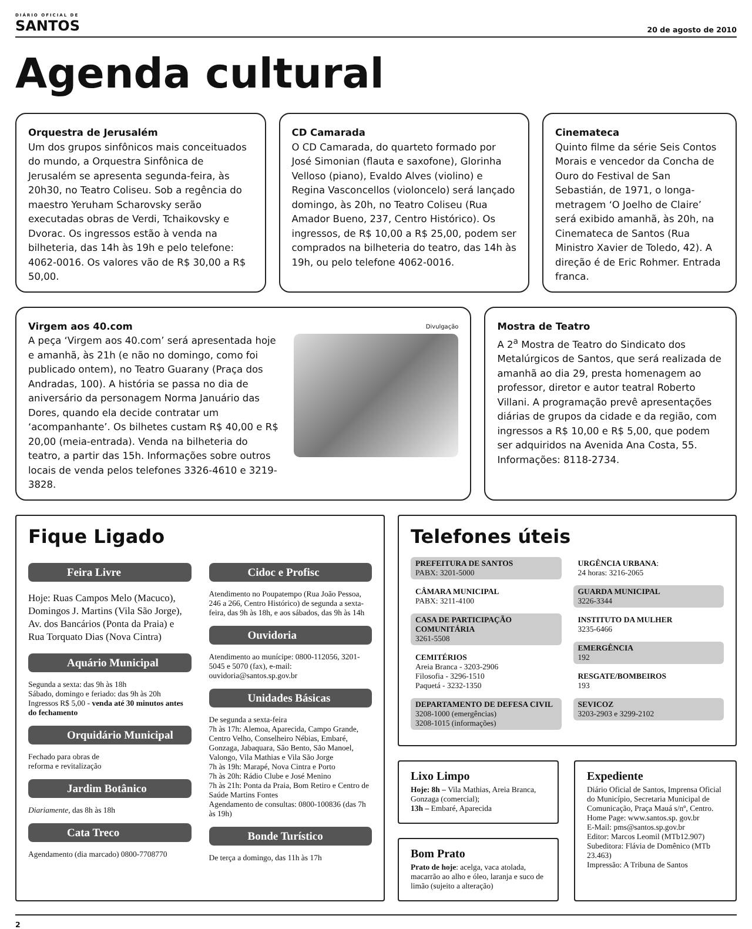DIÁRIO OFICIAL DE
SANTOS
20 de agosto de 2010
Agenda cultural
Orquestra de Jerusalém
Um dos grupos sinfônicos mais conceituados do mundo, a Orquestra Sinfônica de Jerusalém se apresenta segunda-feira, às 20h30, no Teatro Coliseu. Sob a regência do maestro Yeruham Scharovsky serão executadas obras de Verdi, Tchaikovsky e Dvorac. Os ingressos estão à venda na bilheteria, das 14h às 19h e pelo telefone: 4062-0016. Os valores vão de R$ 30,00 a R$ 50,00.
CD Camarada
O CD Camarada, do quarteto formado por José Simonian (flauta e saxofone), Glorinha Velloso (piano), Evaldo Alves (violino) e Regina Vasconcellos (violoncelo) será lançado domingo, às 20h, no Teatro Coliseu (Rua Amador Bueno, 237, Centro Histórico). Os ingressos, de R$ 10,00 a R$ 25,00, podem ser comprados na bilheteria do teatro, das 14h às 19h, ou pelo telefone 4062-0016.
Cinemateca
Quinto filme da série Seis Contos Morais e vencedor da Concha de Ouro do Festival de San Sebastián, de 1971, o longa-metragem ‘O Joelho de Claire’ será exibido amanhã, às 20h, na Cinemateca de Santos (Rua Ministro Xavier de Toledo, 42). A direção é de Eric Rohmer. Entrada franca.
Virgem aos 40.com
A peça ‘Virgem aos 40.com’ será apresentada hoje e amanhã, às 21h (e não no domingo, como foi publicado ontem), no Teatro Guarany (Praça dos Andradas, 100). A história se passa no dia de aniversário da personagem Norma Januário das Dores, quando ela decide contratar um ‘acompanhante’. Os bilhetes custam R$ 40,00 e R$ 20,00 (meia-entrada). Venda na bilheteria do teatro, a partir das 15h. Informações sobre outros locais de venda pelos telefones 3326-4610 e 3219-3828.
Divulgação
Mostra de Teatro
A 2<sup>a</sup> Mostra de Teatro do Sindicato dos Metalúrgicos de Santos, que será realizada de amanhã ao dia 29, presta homenagem ao professor, diretor e autor teatral Roberto Villani. A programação prevê apresentações diárias de grupos da cidade e da região, com ingressos a R$ 10,00 e R$ 5,00, que podem ser adquiridos na Avenida Ana Costa, 55. Informações: 8118-2734.
Fique Ligado
Feira Livre
Hoje: Ruas Campos Melo (Macuco), Domingos J. Martins (Vila São Jorge), Av. dos Bancários (Ponta da Praia) e Rua Torquato Dias (Nova Cintra)
Aquário Municipal
Segunda a sexta: das 9h às 18h
Sábado, domingo e feriado: das 9h às 20h
Ingressos R$ 5,00 - venda até 30 minutos antes do fechamento
Orquidário Municipal
Fechado para obras de
reforma e revitalização
Jardim Botânico
Diariamente, das 8h às 18h
Cata Treco
Agendamento (dia marcado) 0800-7708770
Cidoc e Profisc
Atendimento no Poupatempo (Rua João Pessoa, 246 a 266, Centro Histórico) de segunda a sexta-feira, das 9h às 18h, e aos sábados, das 9h às 14h
Ouvidoria
Atendimento ao munícipe: 0800-112056, 3201-5045 e 5070 (fax), e-mail: ouvidoria@santos.sp.gov.br
Unidades Básicas
De segunda a sexta-feira
7h às 17h: Alemoa, Aparecida, Campo Grande, Centro Velho, Conselheiro Nébias, Embaré, Gonzaga, Jabaquara, São Bento, São Manoel, Valongo, Vila Mathias e Vila São Jorge
7h às 19h: Marapé, Nova Cintra e Porto
7h às 20h: Rádio Clube e José Menino
7h às 21h: Ponta da Praia, Bom Retiro e Centro de Saúde Martins Fontes
Agendamento de consultas: 0800-100836 (das 7h às 19h)
Bonde Turístico
De terça a domingo, das 11h às 17h
Telefones úteis
PREFEITURA DE SANTOS
PABX: 3201-5000
CÂMARA MUNICIPAL
PABX: 3211-4100
CASA DE PARTICIPAÇÃO COMUNITÁRIA
3261-5508
CEMITÉRIOS
Areia Branca - 3203-2906
Filosofia - 3296-1510
Paquetá - 3232-1350
DEPARTAMENTO DE DEFESA CIVIL
3208-1000 (emergências)
3208-1015 (informações)
URGÊNCIA URBANA:
24 horas: 3216-2065
GUARDA MUNICIPAL
3226-3344
INSTITUTO DA MULHER
3235-6466
EMERGÊNCIA
192
RESGATE/BOMBEIROS
193
SEVICOZ
3203-2903 e 3299-2102
Lixo Limpo
Hoje: 8h – Vila Mathias, Areia Branca, Gonzaga (comercial);
13h – Embaré, Aparecida
Bom Prato
Prato de hoje: acelga, vaca atolada, macarrão ao alho e óleo, laranja e suco de limão (sujeito a alteração)
Expediente
Diário Oficial de Santos, Imprensa Oficial do Município, Secretaria Municipal de Comunicação, Praça Mauá s/nº, Centro.
Home Page: www.santos.sp. gov.br
E-Mail: pms@santos.sp.gov.br
Editor: Marcos Leomil (MTb12.907)
Subeditora: Flávia de Domênico (MTb 23.463)
Impressão: A Tribuna de Santos
2